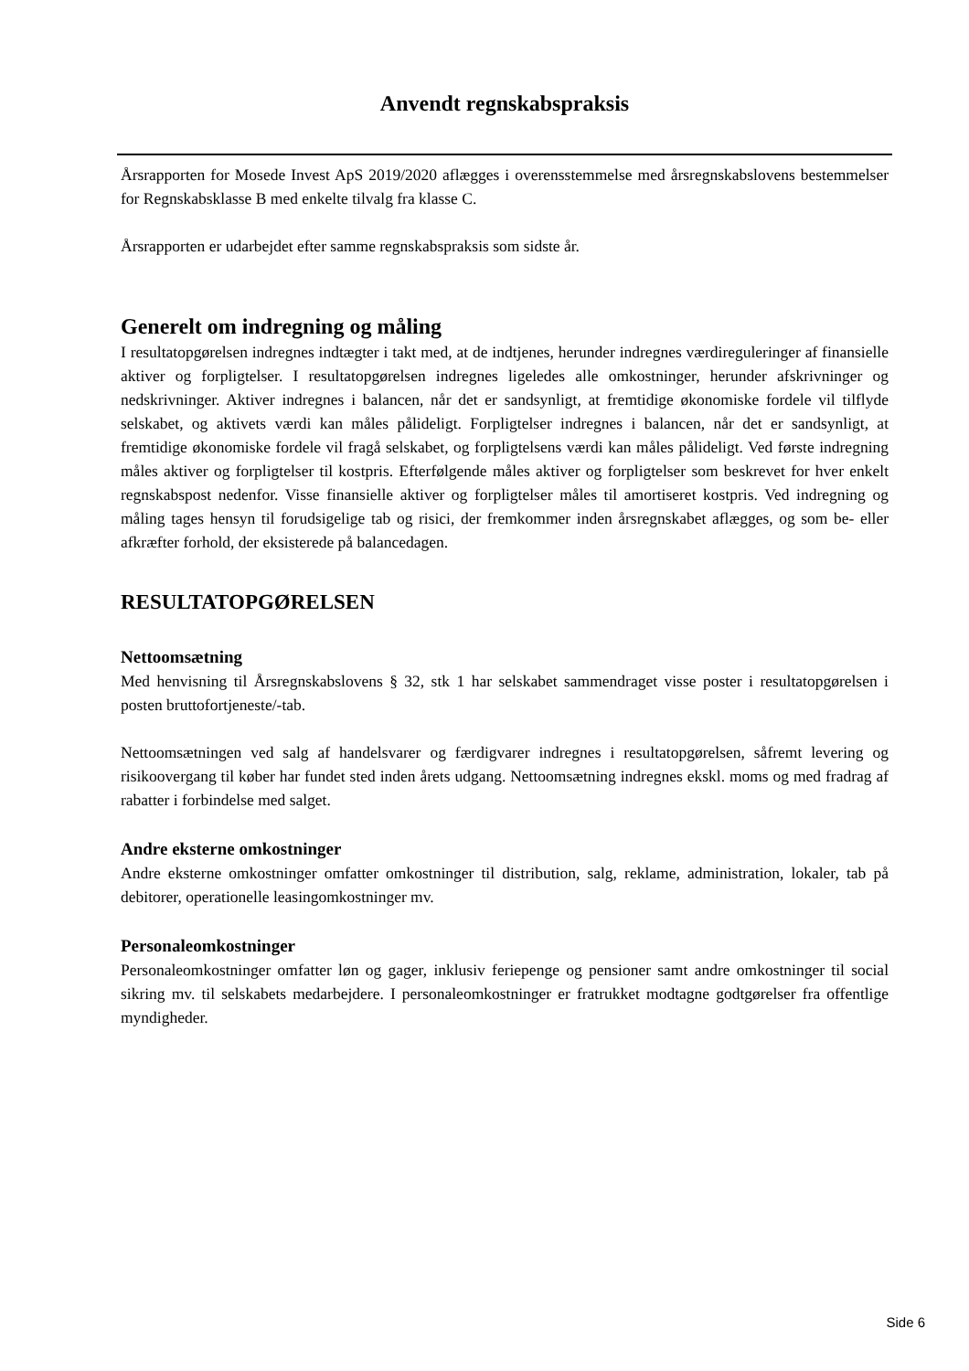Anvendt regnskabspraksis
Årsrapporten for Mosede Invest ApS 2019/2020 aflægges i overensstemmelse med årsregnskabslovens bestemmelser for Regnskabsklasse B med enkelte tilvalg fra klasse C.
Årsrapporten er udarbejdet efter samme regnskabspraksis som sidste år.
Generelt om indregning og måling
I resultatopgørelsen indregnes indtægter i takt med, at de indtjenes, herunder indregnes værdireguleringer af finansielle aktiver og forpligtelser. I resultatopgørelsen indregnes ligeledes alle omkostninger, herunder afskrivninger og nedskrivninger. Aktiver indregnes i balancen, når det er sandsynligt, at fremtidige økonomiske fordele vil tilflyde selskabet, og aktivets værdi kan måles pålideligt. Forpligtelser indregnes i balancen, når det er sandsynligt, at fremtidige økonomiske fordele vil fragå selskabet, og forpligtelsens værdi kan måles pålideligt. Ved første indregning måles aktiver og forpligtelser til kostpris. Efterfølgende måles aktiver og forpligtelser som beskrevet for hver enkelt regnskabspost nedenfor. Visse finansielle aktiver og forpligtelser måles til amortiseret kostpris. Ved indregning og måling tages hensyn til forudsigelige tab og risici, der fremkommer inden årsregnskabet aflægges, og som be- eller afkræfter forhold, der eksisterede på balancedagen.
RESULTATOPGØRELSEN
Nettoomsætning
Med henvisning til Årsregnskabslovens § 32, stk 1 har selskabet sammendraget visse poster i resultatopgørelsen i posten bruttofortjeneste/-tab.
Nettoomsætningen ved salg af handelsvarer og færdigvarer indregnes i resultatopgørelsen, såfremt levering og risikoovergang til køber har fundet sted inden årets udgang. Nettoomsætning indregnes ekskl. moms og med fradrag af rabatter i forbindelse med salget.
Andre eksterne omkostninger
Andre eksterne omkostninger omfatter omkostninger til distribution, salg, reklame, administration, lokaler, tab på debitorer, operationelle leasingomkostninger mv.
Personaleomkostninger
Personaleomkostninger omfatter løn og gager, inklusiv feriepenge og pensioner samt andre omkostninger til social sikring mv. til selskabets medarbejdere. I personaleomkostninger er fratrukket modtagne godtgørelser fra offentlige myndigheder.
Side 6